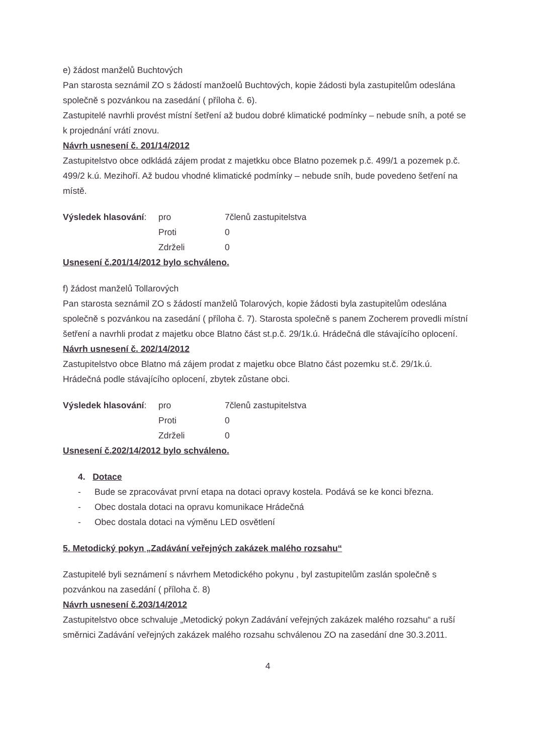e) žádost manželů Buchtových
Pan starosta seznámil ZO s žádostí manžoelů Buchtových, kopie žádosti byla zastupitelům odeslána společně s pozvánkou na zasedání ( příloha č. 6).
Zastupitelé navrhli provést místní šetření až budou dobré klimatické podmínky – nebude sníh, a poté se k projednání vrátí znovu.
Návrh usnesení č. 201/14/2012
Zastupitelstvo obce odkládá zájem prodat z majetkku obce Blatno pozemek p.č. 499/1 a pozemek p.č. 499/2 k.ú. Mezihoří. Až budou vhodné klimatické podmínky – nebude sníh, bude povedeno šetření na místě.
| Výsledek hlasování : | pro | 7členů zastupitelstva |
| | Proti | 0 |
| | Zdrželi | 0 |
Usnesení č.201/14/2012 bylo schváleno.
f) žádost manželů Tollarových
Pan starosta seznámil ZO s žádostí manželů Tolarových, kopie žádosti byla zastupitelům odeslána společně s pozvánkou na zasedání ( příloha č. 7). Starosta společně s panem Zocherem provedli místní šetření a navrhli prodat z majetku obce Blatno část st.p.č. 29/1k.ú. Hrádečná dle stávajícího oplocení.
Návrh usnesení č. 202/14/2012
Zastupitelstvo obce Blatno má zájem prodat z majetku obce Blatno část pozemku st.č. 29/1k.ú. Hrádečná podle stávajícího oplocení, zbytek zůstane obci.
| Výsledek hlasování : | pro | 7členů zastupitelstva |
| | Proti | 0 |
| | Zdrželi | 0 |
Usnesení č.202/14/2012 bylo schváleno.
4. Dotace
- Bude se zpracovávat první etapa na dotaci opravy kostela. Podává se ke konci března.
- Obec dostala dotaci na opravu komunikace Hrádečná
- Obec dostala dotaci na výměnu LED osvětlení
5. Metodický pokyn „Zadávání veřejných zakázek malého rozsahu“
Zastupitelé byli seznámení s návrhem Metodického pokynu , byl zastupitelům zaslán společně s pozvánkou na zasedání ( příloha č. 8)
Návrh usnesení č.203/14/2012
Zastupitelstvo obce schvaluje „Metodický pokyn Zadávání veřejných zakázek malého rozsahu“ a ruší směrnici Zadávání veřejných zakázek malého rozsahu schválenou ZO na zasedání dne 30.3.2011.
4